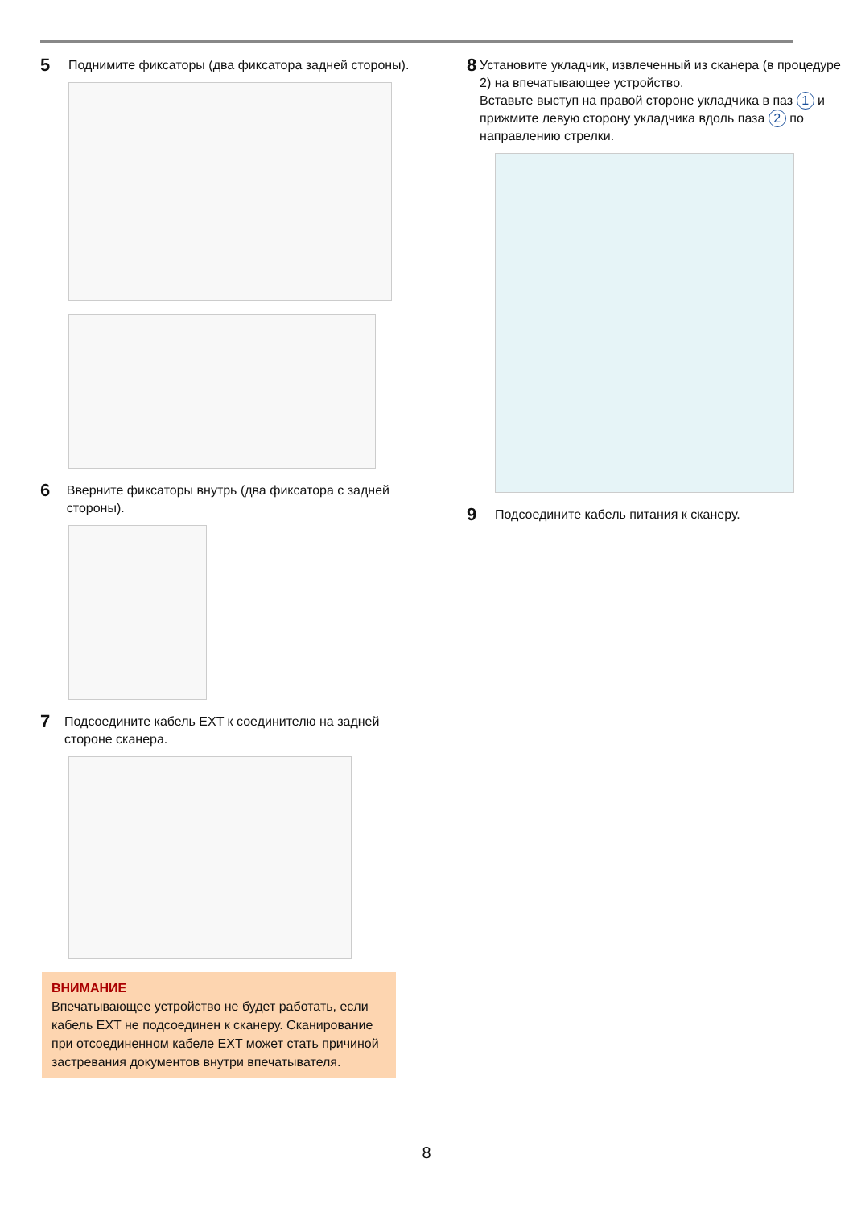5
Поднимите фиксаторы (два фиксатора задней стороны).
6
Вверните фиксаторы внутрь (два фиксатора с задней стороны).
7
Подсоедините кабель EXT к соединителю на задней стороне сканера.
ВНИМАНИЕ
Впечатывающее устройство не будет работать, если кабель EXT не подсоединен к сканеру. Сканирование при отсоединенном кабеле EXT может стать причиной застревания документов внутри впечатывателя.
8
Установите укладчик, извлеченный из сканера (в процедуре 2) на впечатывающее устройство.
Вставьте выступ на правой стороне укладчика в паз 1 и прижмите левую сторону укладчика вдоль паза 2 по направлению стрелки.
9
Подсоедините кабель питания к сканеру.
8